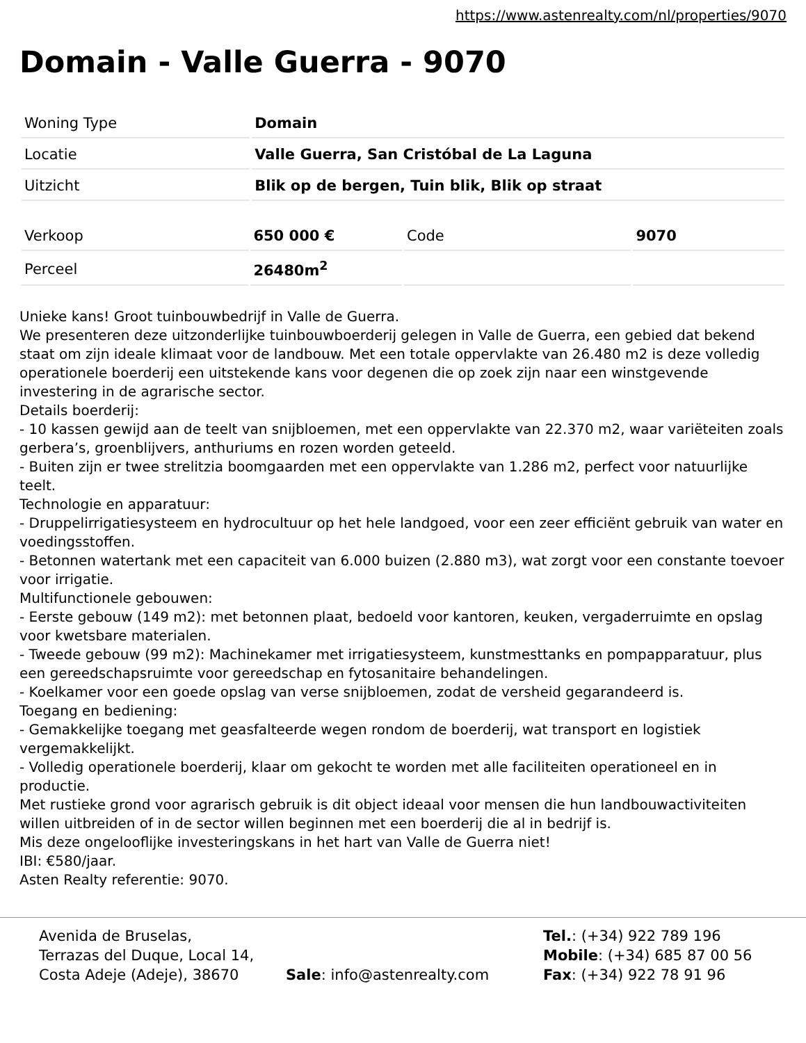https://www.astenrealty.com/nl/properties/9070
Domain - Valle Guerra - 9070
| Woning Type | Domain |
| Locatie | Valle Guerra, San Cristóbal de La Laguna |
| Uitzicht | Blik op de bergen, Tuin blik, Blik op straat |
| Verkoop | 650 000 € | Code | 9070 |
| Perceel | 26480m<sup>2</sup> | | |
Unieke kans! Groot tuinbouwbedrijf in Valle de Guerra.
We presenteren deze uitzonderlijke tuinbouwboerderij gelegen in Valle de Guerra, een gebied dat bekend staat om zijn ideale klimaat voor de landbouw. Met een totale oppervlakte van 26.480 m2 is deze volledig operationele boerderij een uitstekende kans voor degenen die op zoek zijn naar een winstgevende investering in de agrarische sector.
Details boerderij:
- 10 kassen gewijd aan de teelt van snijbloemen, met een oppervlakte van 22.370 m2, waar variëteiten zoals gerbera’s, groenblijvers, anthuriums en rozen worden geteeld.
- Buiten zijn er twee strelitzia boomgaarden met een oppervlakte van 1.286 m2, perfect voor natuurlijke teelt.
Technologie en apparatuur:
- Druppelirrigatiesysteem en hydrocultuur op het hele landgoed, voor een zeer efficiënt gebruik van water en voedingsstoffen.
- Betonnen watertank met een capaciteit van 6.000 buizen (2.880 m3), wat zorgt voor een constante toevoer voor irrigatie.
Multifunctionele gebouwen:
- Eerste gebouw (149 m2): met betonnen plaat, bedoeld voor kantoren, keuken, vergaderruimte en opslag voor kwetsbare materialen.
- Tweede gebouw (99 m2): Machinekamer met irrigatiesysteem, kunstmesttanks en pompapparatuur, plus een gereedschapsruimte voor gereedschap en fytosanitaire behandelingen.
- Koelkamer voor een goede opslag van verse snijbloemen, zodat de versheid gegarandeerd is.
Toegang en bediening:
- Gemakkelijke toegang met geasfalteerde wegen rondom de boerderij, wat transport en logistiek vergemakkelijkt.
- Volledig operationele boerderij, klaar om gekocht te worden met alle faciliteiten operationeel en in productie.
Met rustieke grond voor agrarisch gebruik is dit object ideaal voor mensen die hun landbouwactiviteiten willen uitbreiden of in de sector willen beginnen met een boerderij die al in bedrijf is.
Mis deze ongelooflijke investeringskans in het hart van Valle de Guerra niet!
IBI: €580/jaar.
Asten Realty referentie: 9070.
Avenida de Bruselas,
Terrazas del Duque, Local 14,
Costa Adeje (Adeje), 38670
Sale: info@astenrealty.com
Tel.: (+34) 922 789 196
Mobile: (+34) 685 87 00 56
Fax: (+34) 922 78 91 96